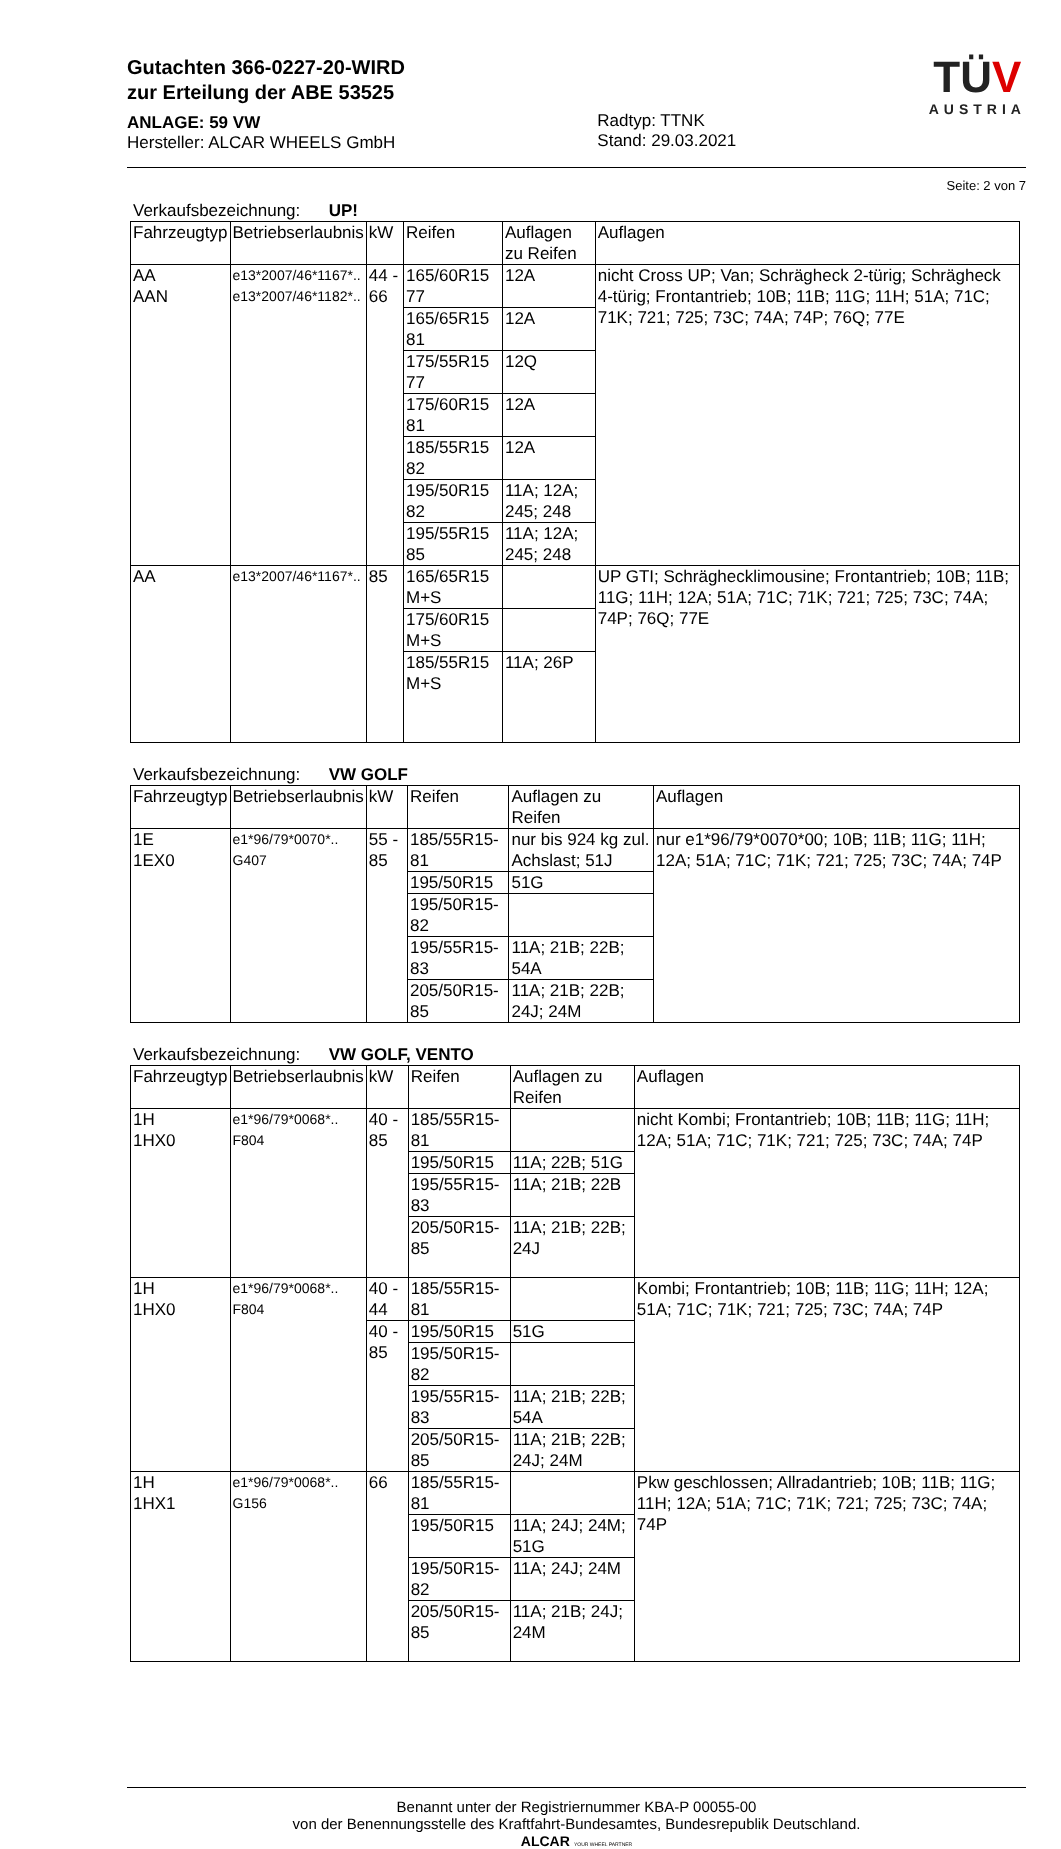Gutachten 366-0227-20-WIRD
zur Erteilung der ABE 53525
ANLAGE: 59 VW
Hersteller: ALCAR WHEELS GmbH
Radtyp: TTNK
Stand: 29.03.2021
TÜ V
AUSTRIA
Seite: 2 von 7
Verkaufsbezeichnung: UP!
| Fahrzeugtyp | Betriebserlaubnis | kW | Reifen | Auflagen zu Reifen | Auflagen |
| --- | --- | --- | --- | --- | --- |
| AA AAN | e13*2007/46*1167*.. e13*2007/46*1182*.. | 44 - 66 | 165/60R15 77 | 12A | nicht Cross UP; Van; Schrägheck 2-türig; Schrägheck 4-türig; Frontantrieb; 10B; 11B; 11G; 11H; 51A; 71C; 71K; 721; 725; 73C; 74A; 74P; 76Q; 77E |
| | | | 165/65R15 81 | 12A | |
| | | | 175/55R15 77 | 12Q | |
| | | | 175/60R15 81 | 12A | |
| | | | 185/55R15 82 | 12A | |
| | | | 195/50R15 82 | 11A; 12A; 245; 248 | |
| | | | 195/55R15 85 | 11A; 12A; 245; 248 | |
| AA | e13*2007/46*1167*.. | 85 | 165/65R15 M+S | | UP GTI; Schräghecklimousine; Frontantrieb; 10B; 11B; 11G; 11H; 12A; 51A; 71C; 71K; 721; 725; 73C; 74A; 74P; 76Q; 77E |
| | | | 175/60R15 M+S | | |
| | | | 185/55R15 M+S | 11A; 26P | |
Verkaufsbezeichnung: VW GOLF
| Fahrzeugtyp | Betriebserlaubnis | kW | Reifen | Auflagen zu Reifen | Auflagen |
| --- | --- | --- | --- | --- | --- |
| 1E 1EX0 | e1*96/79*0070*.. G407 | 55 - 85 | 185/55R15-81 | nur bis 924 kg zul. Achslast; 51J | nur e1*96/79*0070*00; 10B; 11B; 11G; 11H; 12A; 51A; 71C; 71K; 721; 725; 73C; 74A; 74P |
| | | | 195/50R15 | 51G | |
| | | | 195/50R15-82 | | |
| | | | 195/55R15-83 | 11A; 21B; 22B; 54A | |
| | | | 205/50R15-85 | 11A; 21B; 22B; 24J; 24M | |
Verkaufsbezeichnung: VW GOLF, VENTO
| Fahrzeugtyp | Betriebserlaubnis | kW | Reifen | Auflagen zu Reifen | Auflagen |
| --- | --- | --- | --- | --- | --- |
| 1H 1HX0 | e1*96/79*0068*.. F804 | 40 - 85 | 185/55R15-81 | | nicht Kombi; Frontantrieb; 10B; 11B; 11G; 11H; 12A; 51A; 71C; 71K; 721; 725; 73C; 74A; 74P |
| | | | 195/50R15 | 11A; 22B; 51G | |
| | | | 195/55R15-83 | 11A; 21B; 22B | |
| | | | 205/50R15-85 | 11A; 21B; 22B; 24J | |
| 1H 1HX0 | e1*96/79*0068*.. F804 | 40 - 44 | 185/55R15-81 | | Kombi; Frontantrieb; 10B; 11B; 11G; 11H; 12A; 51A; 71C; 71K; 721; 725; 73C; 74A; 74P |
| | | 40 - 85 | 195/50R15 | 51G | |
| | | | 195/50R15-82 | | |
| | | | 195/55R15-83 | 11A; 21B; 22B; 54A | |
| | | | 205/50R15-85 | 11A; 21B; 22B; 24J; 24M | |
| 1H 1HX1 | e1*96/79*0068*.. G156 | 66 | 185/55R15-81 | | Pkw geschlossen; Allradantrieb; 10B; 11B; 11G; 11H; 12A; 51A; 71C; 71K; 721; 725; 73C; 74A; 74P |
| | | | 195/50R15 | 11A; 24J; 24M; 51G | |
| | | | 195/50R15-82 | 11A; 24J; 24M | |
| | | | 205/50R15-85 | 11A; 21B; 24J; 24M | |
Benannt unter der Registriernummer KBA-P 00055-00
von der Benennungsstelle des Kraftfahrt-Bundesamtes, Bundesrepublik Deutschland.
ALCAR YOUR WHEEL PARTNER